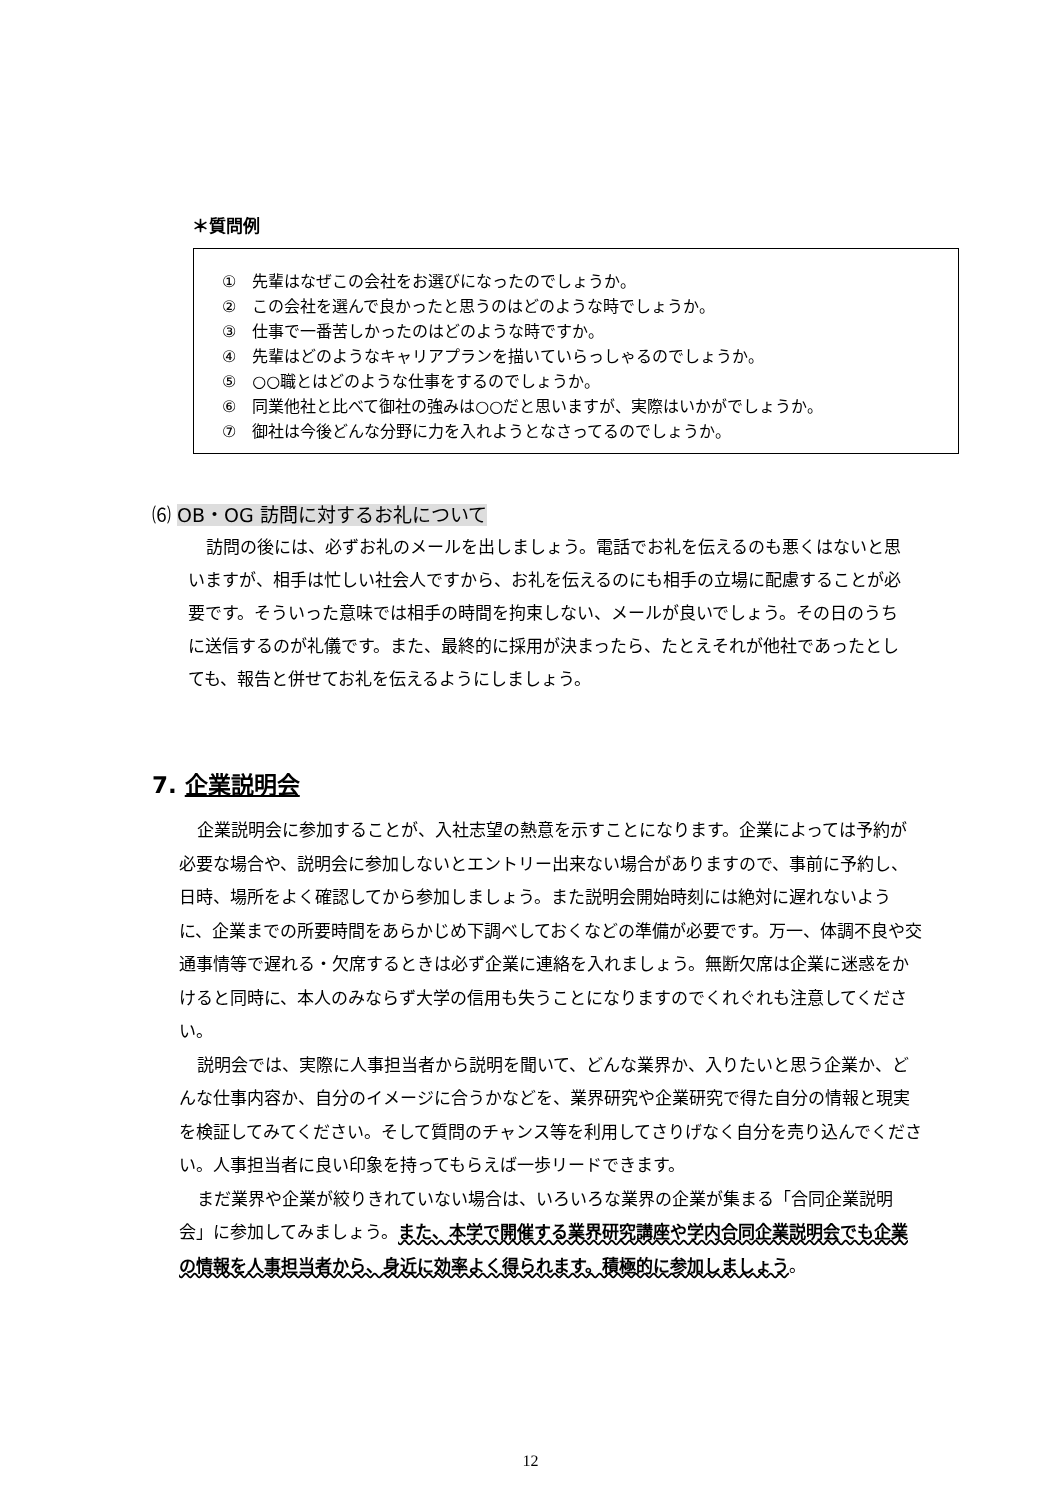＊質問例
①　先輩はなぜこの会社をお選びになったのでしょうか。
②　この会社を選んで良かったと思うのはどのような時でしょうか。
③　仕事で一番苦しかったのはどのような時ですか。
④　先輩はどのようなキャリアプランを描いていらっしゃるのでしょうか。
⑤　○○職とはどのような仕事をするのでしょうか。
⑥　同業他社と比べて御社の強みは○○だと思いますが、実際はいかがでしょうか。
⑦　御社は今後どんな分野に力を入れようとなさってるのでしょうか。
⑹ OB・OG 訪問に対するお礼について
訪問の後には、必ずお礼のメールを出しましょう。電話でお礼を伝えるのも悪くはないと思いますが、相手は忙しい社会人ですから、お礼を伝えるのにも相手の立場に配慮することが必要です。そういった意味では相手の時間を拘束しない、メールが良いでしょう。その日のうちに送信するのが礼儀です。また、最終的に採用が決まったら、たとえそれが他社であったとしても、報告と併せてお礼を伝えるようにしましょう。
7. 企業説明会
企業説明会に参加することが、入社志望の熱意を示すことになります。企業によっては予約が必要な場合や、説明会に参加しないとエントリー出来ない場合がありますので、事前に予約し、日時、場所をよく確認してから参加しましょう。また説明会開始時刻には絶対に遅れないように、企業までの所要時間をあらかじめ下調べしておくなどの準備が必要です。万一、体調不良や交通事情等で遅れる・欠席するときは必ず企業に連絡を入れましょう。無断欠席は企業に迷惑をかけると同時に、本人のみならず大学の信用も失うことになりますのでくれぐれも注意してください。
説明会では、実際に人事担当者から説明を聞いて、どんな業界か、入りたいと思う企業か、どんな仕事内容か、自分のイメージに合うかなどを、業界研究や企業研究で得た自分の情報と現実を検証してみてください。そして質問のチャンス等を利用してさりげなく自分を売り込んでください。人事担当者に良い印象を持ってもらえば一歩リードできます。
まだ業界や企業が絞りきれていない場合は、いろいろな業界の企業が集まる「合同企業説明会」に参加してみましょう。また、本学で開催する業界研究講座や学内合同企業説明会でも企業の情報を人事担当者から、身近に効率よく得られます。積極的に参加しましょう。
12